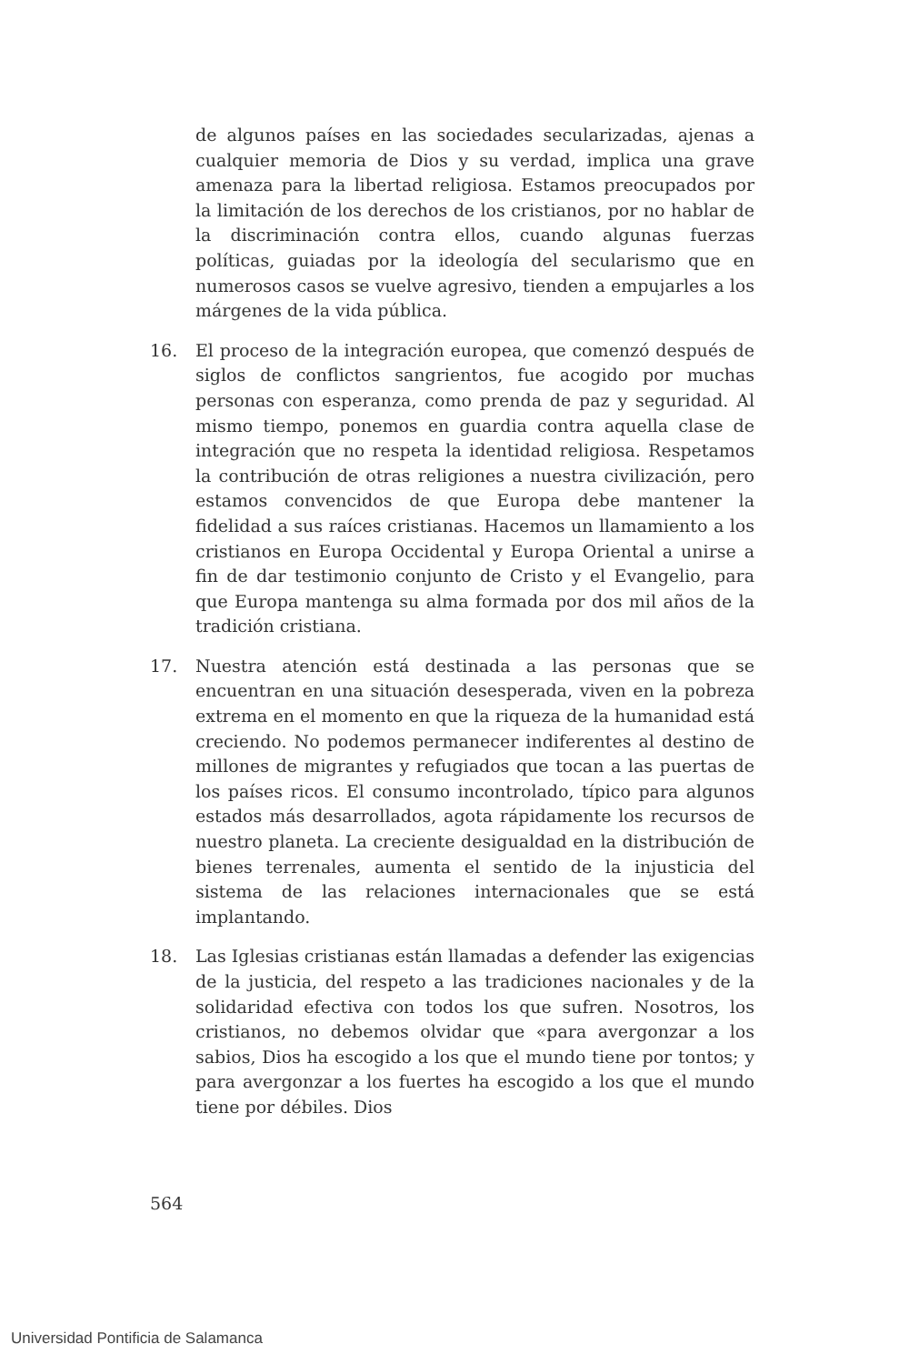de algunos países en las sociedades secularizadas, ajenas a cualquier memoria de Dios y su verdad, implica una grave amenaza para la libertad religiosa. Estamos preocupados por la limitación de los derechos de los cristianos, por no hablar de la discriminación contra ellos, cuando algunas fuerzas políticas, guiadas por la ideología del secularismo que en numerosos casos se vuelve agresivo, tienden a empujarles a los márgenes de la vida pública.
16. El proceso de la integración europea, que comenzó después de siglos de conflictos sangrientos, fue acogido por muchas personas con esperanza, como prenda de paz y seguridad. Al mismo tiempo, ponemos en guardia contra aquella clase de integración que no respeta la identidad religiosa. Respetamos la contribución de otras religiones a nuestra civilización, pero estamos convencidos de que Europa debe mantener la fidelidad a sus raíces cristianas. Hacemos un llamamiento a los cristianos en Europa Occidental y Europa Oriental a unirse a fin de dar testimonio conjunto de Cristo y el Evangelio, para que Europa mantenga su alma formada por dos mil años de la tradición cristiana.
17. Nuestra atención está destinada a las personas que se encuentran en una situación desesperada, viven en la pobreza extrema en el momento en que la riqueza de la humanidad está creciendo. No podemos permanecer indiferentes al destino de millones de migrantes y refugiados que tocan a las puertas de los países ricos. El consumo incontrolado, típico para algunos estados más desarrollados, agota rápidamente los recursos de nuestro planeta. La creciente desigualdad en la distribución de bienes terrenales, aumenta el sentido de la injusticia del sistema de las relaciones internacionales que se está implantando.
18. Las Iglesias cristianas están llamadas a defender las exigencias de la justicia, del respeto a las tradiciones nacionales y de la solidaridad efectiva con todos los que sufren. Nosotros, los cristianos, no debemos olvidar que «para avergonzar a los sabios, Dios ha escogido a los que el mundo tiene por tontos; y para avergonzar a los fuertes ha escogido a los que el mundo tiene por débiles. Dios
564
Universidad Pontificia de Salamanca